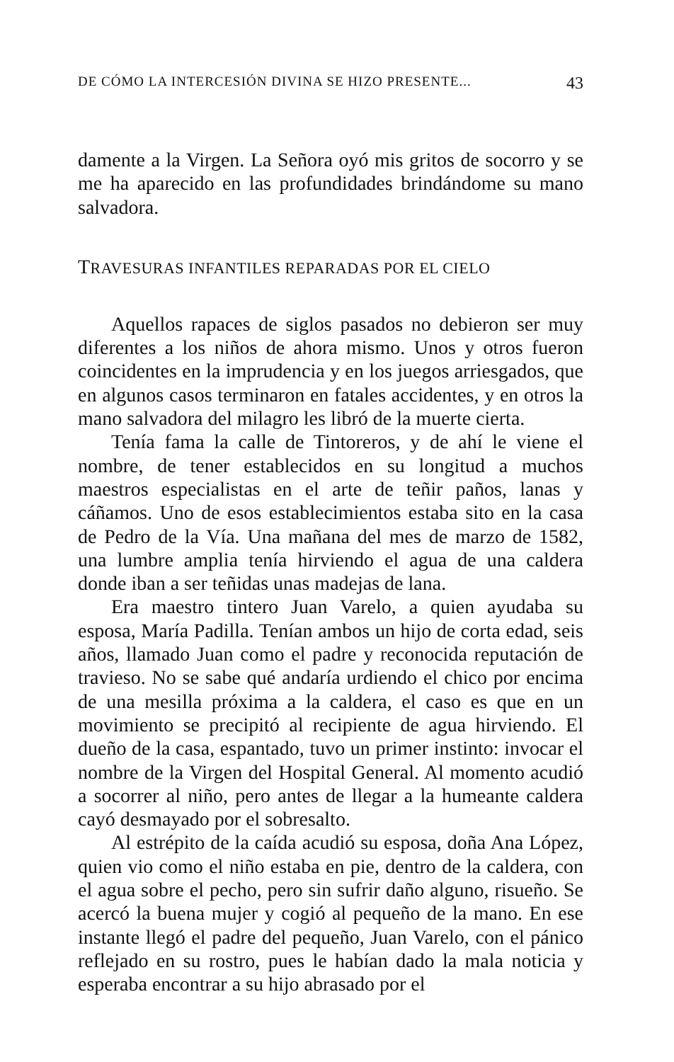DE CÓMO LA INTERCESIÓN DIVINA SE HIZO PRESENTE... 43
damente a la Virgen. La Señora oyó mis gritos de socorro y se me ha aparecido en las profundidades brindándome su mano salvadora.
TRAVESURAS INFANTILES REPARADAS POR EL CIELO
Aquellos rapaces de siglos pasados no debieron ser muy diferentes a los niños de ahora mismo. Unos y otros fueron coincidentes en la imprudencia y en los juegos arriesgados, que en algunos casos terminaron en fatales accidentes, y en otros la mano salvadora del milagro les libró de la muerte cierta.
Tenía fama la calle de Tintoreros, y de ahí le viene el nombre, de tener establecidos en su longitud a muchos maestros especialistas en el arte de teñir paños, lanas y cáñamos. Uno de esos establecimientos estaba sito en la casa de Pedro de la Vía. Una mañana del mes de marzo de 1582, una lumbre amplia tenía hirviendo el agua de una caldera donde iban a ser teñidas unas madejas de lana.
Era maestro tintero Juan Varelo, a quien ayudaba su esposa, María Padilla. Tenían ambos un hijo de corta edad, seis años, llamado Juan como el padre y reconocida reputación de travieso. No se sabe qué andaría urdiendo el chico por encima de una mesilla próxima a la caldera, el caso es que en un movimiento se precipitó al recipiente de agua hirviendo. El dueño de la casa, espantado, tuvo un primer instinto: invocar el nombre de la Virgen del Hospital General. Al momento acudió a socorrer al niño, pero antes de llegar a la humeante caldera cayó desmayado por el sobresalto.
Al estrépito de la caída acudió su esposa, doña Ana López, quien vio como el niño estaba en pie, dentro de la caldera, con el agua sobre el pecho, pero sin sufrir daño alguno, risueño. Se acercó la buena mujer y cogió al pequeño de la mano. En ese instante llegó el padre del pequeño, Juan Varelo, con el pánico reflejado en su rostro, pues le habían dado la mala noticia y esperaba encontrar a su hijo abrasado por el